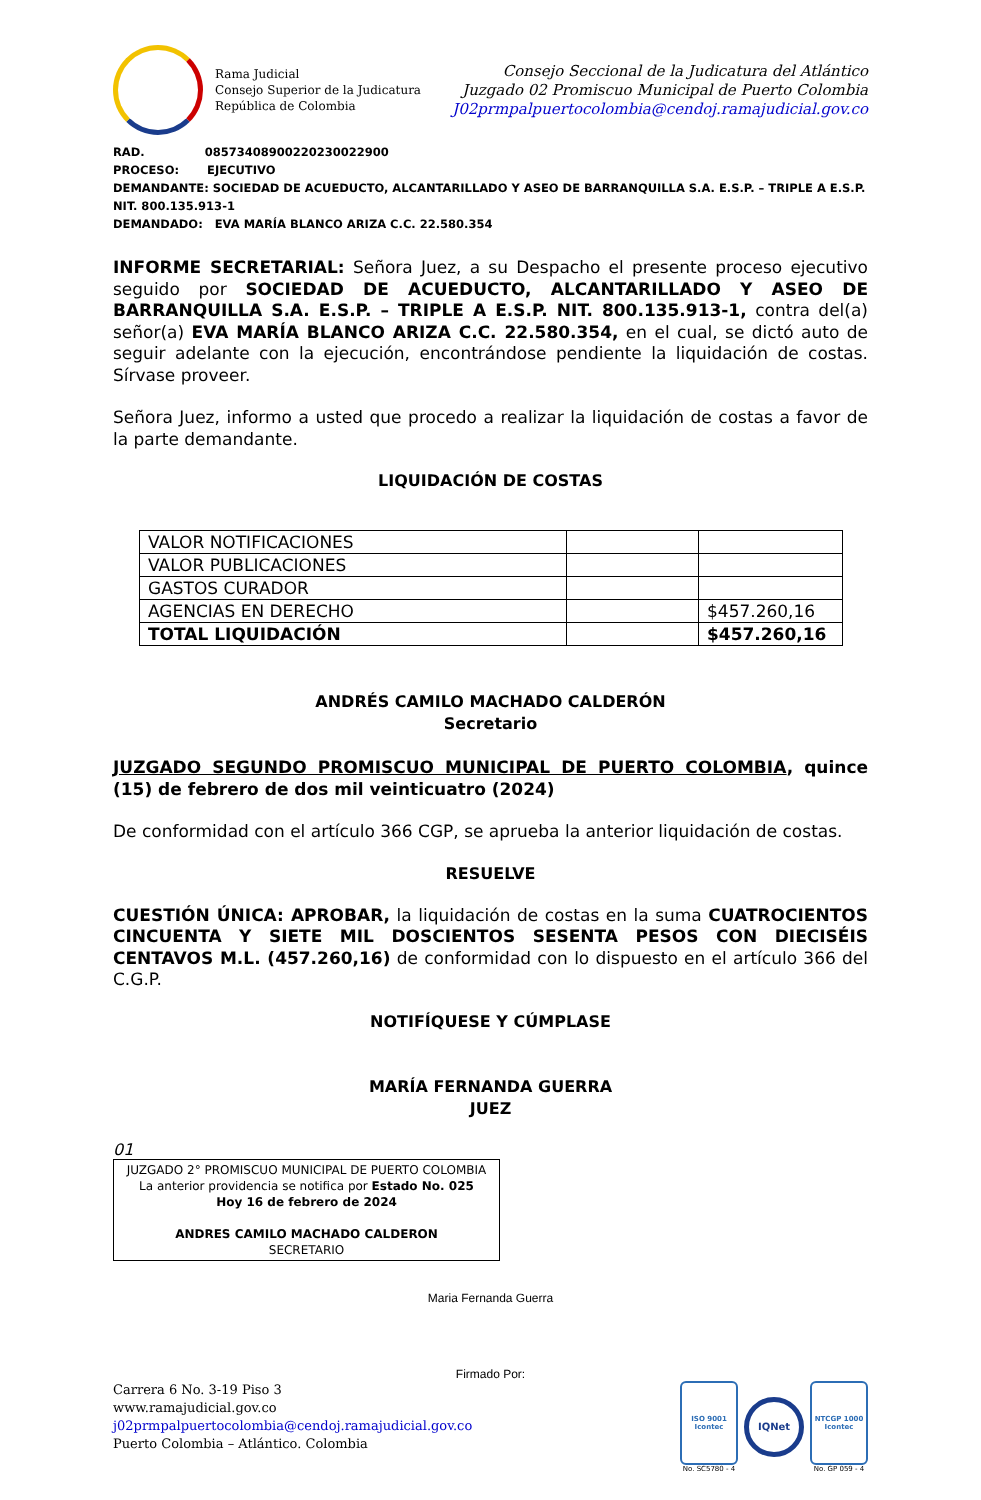Rama Judicial
Consejo Superior de la Judicatura
República de Colombia
Consejo Seccional de la Judicatura del Atlántico
Juzgado 02 Promiscuo Municipal de Puerto Colombia
J02prmpalpuertocolombia@cendoj.ramajudicial.gov.co
RAD. 08573408900220230022900
PROCESO: EJECUTIVO
DEMANDANTE: SOCIEDAD DE ACUEDUCTO, ALCANTARILLADO Y ASEO DE BARRANQUILLA S.A. E.S.P. – TRIPLE A E.S.P. NIT. 800.135.913-1
DEMANDADO: EVA MARÍA BLANCO ARIZA C.C. 22.580.354
INFORME SECRETARIAL: Señora Juez, a su Despacho el presente proceso ejecutivo seguido por SOCIEDAD DE ACUEDUCTO, ALCANTARILLADO Y ASEO DE BARRANQUILLA S.A. E.S.P. – TRIPLE A E.S.P. NIT. 800.135.913-1, contra del(a) señor(a) EVA MARÍA BLANCO ARIZA C.C. 22.580.354, en el cual, se dictó auto de seguir adelante con la ejecución, encontrándose pendiente la liquidación de costas. Sírvase proveer.
Señora Juez, informo a usted que procedo a realizar la liquidación de costas a favor de la parte demandante.
LIQUIDACIÓN DE COSTAS
| VALOR NOTIFICACIONES | | |
| VALOR PUBLICACIONES | | |
| GASTOS CURADOR | | |
| AGENCIAS EN DERECHO | | $457.260,16 |
| TOTAL LIQUIDACIÓN | | $457.260,16 |
ANDRÉS CAMILO MACHADO CALDERÓN
Secretario
JUZGADO SEGUNDO PROMISCUO MUNICIPAL DE PUERTO COLOMBIA, quince (15) de febrero de dos mil veinticuatro (2024)
De conformidad con el artículo 366 CGP, se aprueba la anterior liquidación de costas.
RESUELVE
CUESTIÓN ÚNICA: APROBAR, la liquidación de costas en la suma CUATROCIENTOS CINCUENTA Y SIETE MIL DOSCIENTOS SESENTA PESOS CON DIECISÉIS CENTAVOS M.L. (457.260,16) de conformidad con lo dispuesto en el artículo 366 del C.G.P.
NOTIFÍQUESE Y CÚMPLASE
MARÍA FERNANDA GUERRA
JUEZ
01
JUZGADO 2° PROMISCUO MUNICIPAL DE PUERTO COLOMBIA
La anterior providencia se notifica por Estado No. 025
Hoy 16 de febrero de 2024
ANDRES CAMILO MACHADO CALDERON
SECRETARIO
Maria Fernanda Guerra
Firmado Por:
Carrera 6 No. 3-19 Piso 3
www.ramajudicial.gov.co
j02prmpalpuertocolombia@cendoj.ramajudicial.gov.co
Puerto Colombia – Atlántico. Colombia
ISO 9001
Icontec
No. SC5780 - 4
IQNet
NTCGP 1000
Icontec
No. GP 059 - 4